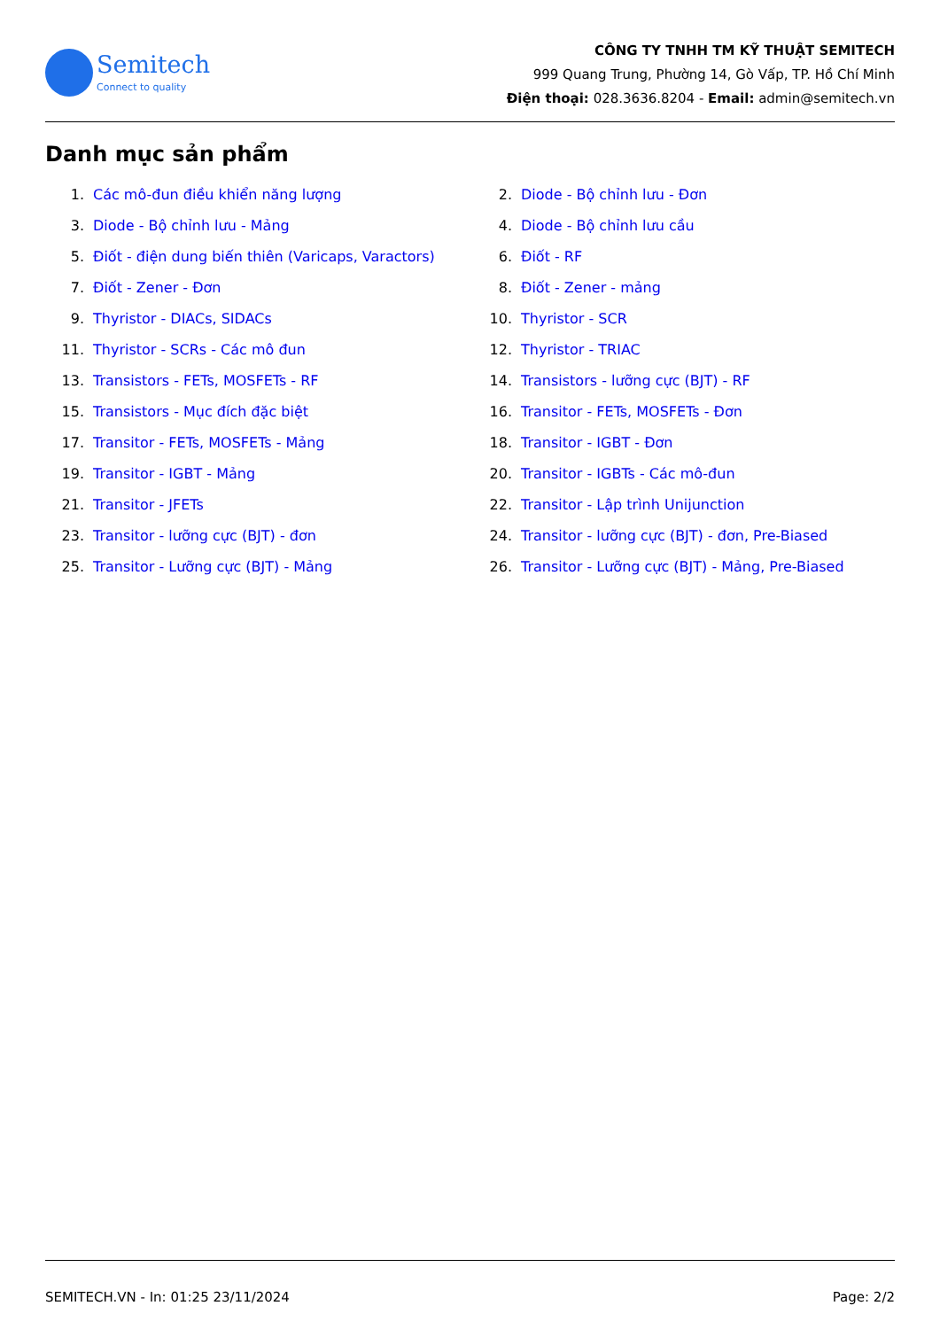Semitech
Connect to quality
CÔNG TY TNHH TM KỸ THUẬT SEMITECH
999 Quang Trung, Phường 14, Gò Vấp, TP. Hồ Chí Minh
Điện thoại: 028.3636.8204 - Email: admin@semitech.vn
Danh mục sản phẩm
1. Các mô-đun điều khiển năng lượng
2. Diode - Bộ chỉnh lưu - Đơn
3. Diode - Bộ chỉnh lưu - Mảng
4. Diode - Bộ chỉnh lưu cầu
5. Điốt - điện dung biến thiên (Varicaps, Varactors)
6. Điốt - RF
7. Điốt - Zener - Đơn
8. Điốt - Zener - mảng
9. Thyristor - DIACs, SIDACs
10. Thyristor - SCR
11. Thyristor - SCRs - Các mô đun
12. Thyristor - TRIAC
13. Transistors - FETs, MOSFETs - RF
14. Transistors - lưỡng cực (BJT) - RF
15. Transistors - Mục đích đặc biệt
16. Transitor - FETs, MOSFETs - Đơn
17. Transitor - FETs, MOSFETs - Mảng
18. Transitor - IGBT - Đơn
19. Transitor - IGBT - Mảng
20. Transitor - IGBTs - Các mô-đun
21. Transitor - JFETs
22. Transitor - Lập trình Unijunction
23. Transitor - lưỡng cực (BJT) - đơn
24. Transitor - lưỡng cực (BJT) - đơn, Pre-Biased
25. Transitor - Lưỡng cực (BJT) - Mảng
26. Transitor - Lưỡng cực (BJT) - Mảng, Pre-Biased
SEMITECH.VN - In: 01:25 23/11/2024 Page: 2/2